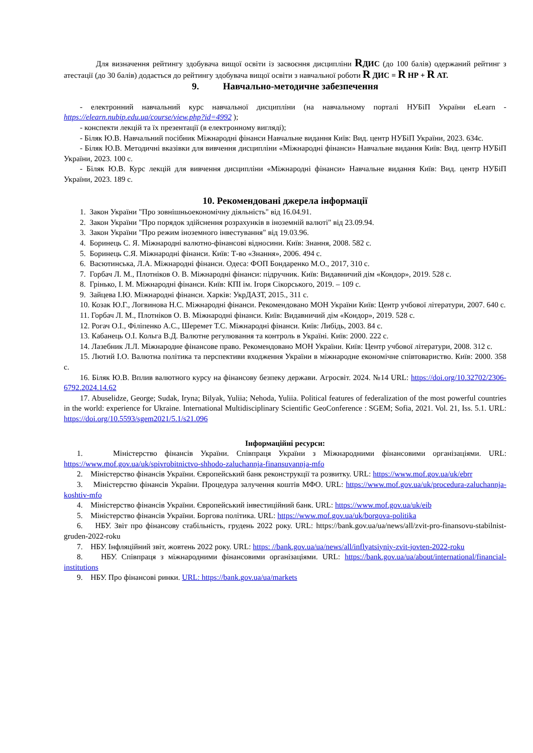Для визначення рейтингу здобувача вищої освіти із засвоєння дисципліни RДИС (до 100 балів) одержаний рейтинг з атестації (до 30 балів) додається до рейтингу здобувача вищої освіти з навчальної роботи R ДИС = R НР + R АТ.
9. Навчально-методичне забезпечення
- електронний навчальний курс навчальної дисципліни (на навчальному порталі НУБіП України eLearn - https://elearn.nubip.edu.ua/course/view.php?id=4992 );
- конспекти лекцій та їх презентації (в електронному вигляді);
- Біляк Ю.В. Навчальний посібник Міжнародні фінанси Навчальне видання Київ: Вид. центр НУБіП України, 2023. 634с.
- Біляк Ю.В. Методичні вказівки для вивчення дисципліни «Міжнародні фінанси» Навчальне видання Київ: Вид. центр НУБіП України, 2023. 100 с.
- Біляк Ю.В. Курс лекцій для вивчення дисципліни «Міжнародні фінанси» Навчальне видання Київ: Вид. центр НУБіП України, 2023. 189 с.
10. Рекомендовані джерела інформації
1. Закон України "Про зовнішньоекономічну діяльність" від 16.04.91.
2. Закон України "Про порядок здійснення розрахунків в іноземній валюті" від 23.09.94.
3. Закон України "Про режим іноземного інвестування" від 19.03.96.
4. Боринець С. Я. Міжнародні валютно-фінансові відносини. Київ: Знання, 2008. 582 с.
5. Боринець С.Я. Міжнародні фінанси. Київ: Т-во «Знання», 2006. 494 с.
6. Васютинська, Л.А. Міжнародні фінанси. Одеса: ФОП Бондаренко М.О., 2017, 310 с.
7. Горбач Л. М., Плотніков О. В. Міжнародні фінанси: підручник. Київ: Видавничий дім «Кондор», 2019. 528 с.
8. Грінько, І. М. Міжнародні фінанси. Київ: КПІ ім. Ігоря Сікорського, 2019. – 109 с.
9. Зайцева І.Ю. Міжнародні фінанси. Харків: УкрДАЗТ, 2015., 311 с.
10. Козак Ю.Г., Логвинова Н.С. Міжнародні фінанси. Рекомендовано МОН України Київ: Центр учбової літератури, 2007. 640 с.
11. Горбач Л. М., Плотніков О. В. Міжнародні фінанси. Київ: Видавничий дім «Кондор», 2019. 528 с.
12. Рогач О.І., Філіпенко А.С., Шеремет Т.С. Міжнародні фінанси. Київ: Либідь, 2003. 84 с.
13. Кабанець О.І. Кольга В.Д. Валютне регулювання та контроль в Україні. Київ: 2000. 222 с.
14. Лазебник Л.Л. Міжнародне фінансове право. Рекомендовано МОН України. Київ: Центр учбової літератури, 2008. 312 с.
15. Лютий І.О. Валютна політика та перспективи входження України в міжнародне економічне співтовариство. Київ: 2000. 358 с.
16. Біляк Ю.В. Вплив валютного курсу на фінансову безпеку держави. Агросвіт. 2024. №14 URL: https://doi.org/10.32702/2306-6792.2024.14.62
17. Abuselidze, George; Sudak, Iryna; Bilyak, Yuliia; Nehoda, Yuliia. Political features of federalization of the most powerful countries in the world: experience for Ukraine. International Multidisciplinary Scientific GeoConference : SGEM; Sofia, 2021. Vol. 21, Iss. 5.1. URL: https://doi.org/10.5593/sgem2021/5.1/s21.096
Інформаційні ресурси:
1. Міністерство фінансів України. Співпраця України з Міжнародними фінансовими організаціями. URL: https://www.mof.gov.ua/uk/spivrobitnictvo-shhodo-zaluchannja-finansuvannja-mfo
2. Міністерство фінансів України. Європейський банк реконструкції та розвитку. URL: https://www.mof.gov.ua/uk/ebrr
3. Міністерство фінансів України. Процедура залучення коштів МФО. URL: https://www.mof.gov.ua/uk/procedura-zaluchannja-koshtiv-mfo
4. Міністерство фінансів України. Європейський інвестиційний банк. URL: https://www.mof.gov.ua/uk/eib
5. Міністерство фінансів України. Боргова політика. URL: https://www.mof.gov.ua/uk/borgova-politika
6. НБУ. Звіт про фінансову стабільність, грудень 2022 року. URL: https://bank.gov.ua/ua/news/all/zvit-pro-finansovu-stabilnist-gruden-2022-roku
7. НБУ. Інфляційний звіт, жовтень 2022 року. URL: https: //bank.gov.ua/ua/news/all/inflyatsiyniy-zvit-jovten-2022-roku
8. НБУ. Співпраця з міжнародними фінансовими організаціями. URL: https://bank.gov.ua/ua/about/international/financial-institutions
9. НБУ. Про фінансові ринки. URL: https://bank.gov.ua/ua/markets